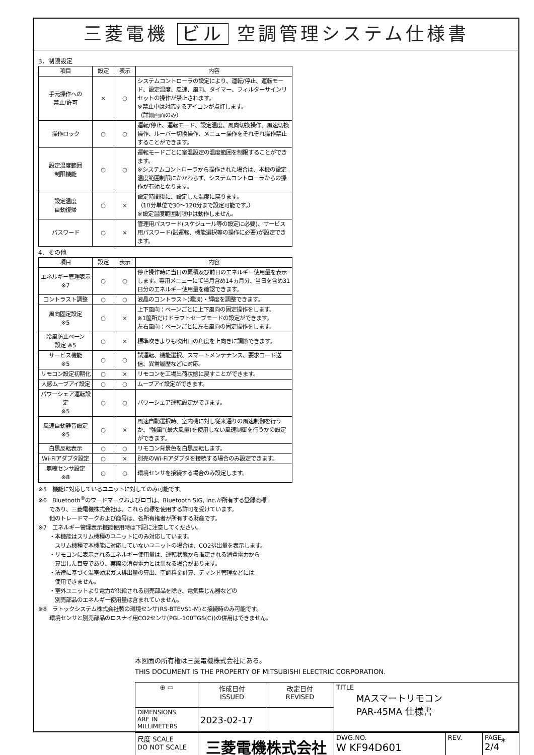三菱電機 ビル 空調管理システム仕様書
3．制限設定
| 項目 | 設定 | 表示 | 内容 |
| --- | --- | --- | --- |
| 手元操作への 禁止/許可 | × | ○ | システムコントローラの設定により、運転/停止、運転モード、設定温度、風速、風向、タイマー、フィルターサインリセットの操作が禁止されます。 ※禁止中は対応するアイコンが点灯します。 （詳細画面のみ） |
| 操作ロック | ○ | ○ | 運転/停止、運転モード、設定温度、風向切換操作、風速切換操作、ルーバー切換操作、メニュー操作をそれぞれ操作禁止することができます。 |
| 設定温度範囲 制限機能 | ○ | ○ | 運転モードごとに室温設定の温度範囲を制限することができます。 ※システムコントローラから操作された場合は、本機の設定温度範囲制限にかかわらず、システムコントローラからの操作が有効となります。 |
| 設定温度 自動復帰 | ○ | × | 設定時間後に、設定した温度に戻ります。 （10分単位で30～120分まで設定可能です。） ※設定温度範囲制限中は動作しません。 |
| パスワード | ○ | × | 管理用パスワード(スケジュール等の設定に必要)、サービス用パスワード(試運転、機能選択等の操作に必要)が設定できます。 |
4．その他
| 項目 | 設定 | 表示 | 内容 |
| --- | --- | --- | --- |
| エネルギー管理表示 ※7 | ○ | ○ | 停止操作時に当日の累積及び前日のエネルギー使用量を表示します。専用メニューにて当月含め14ヵ月分、当日を含め31日分のエネルギー使用量を確認できます。 |
| コントラスト調整 | ○ | ○ | 液晶のコントラスト(濃淡)・輝度を調整できます。 |
| 風向固定設定 ※5 | ○ | × | 上下風向：ベーンごとに上下風向の固定操作をします。 ※1箇所だけドラフトセーブモードの設定ができます。 左右風向：ベーンごとに左右風向の固定操作をします。 |
| 冷風防止ベーン 設定 ※5 | ○ | × | 標準吹きよりも吹出口の角度を上向きに調節できます。 |
| サービス機能 ※5 | ○ | ○ | 試運転、機能選択、スマートメンテナンス、要求コード送信、異常履歴などに対応。 |
| リモコン設定初期化 | ○ | × | リモコンを工場出荷状態に戻すことができます。 |
| 人感ムーブアイ設定 | ○ | ○ | ムーブアイ設定ができます。 |
| パワーシェア運転設定 ※5 | ○ | ○ | パワーシェア運転設定ができます。 |
| 風速自動静音設定 ※5 | ○ | × | 風速自動選択時、室内機に対し従来通りの風速制御を行うか、"強風"(最大風量)を使用しない風速制御を行うかの設定ができます。 |
| 白黒反転表示 | ○ | ○ | リモコン背景色を白黒反転します。 |
| Wi-Fiアダプタ設定 | ○ | × | 別売のWi-Fiアダプタを接続する場合のみ設定できます。 |
| 無線センサ設定 ※8 | ○ | ○ | 環境センサを接続する場合のみ設定します。 |
※5　機能に対応しているユニットに対してのみ可能です。
※6　Bluetooth<sup>®</sup>のワードマークおよびロゴは、Bluetooth SIG, Inc.が所有する登録商標
　　であり、三菱電機株式会社は、これら商標を使用する許可を受けています。
　　他のトレードマークおよび商号は、各所有権者が所有する財産です。
※7　エネルギー管理表示機能使用時は下記に注意してください。
　　・本機能はスリム機種のユニットにのみ対応しています。
　　　スリム機種で本機能に対応していないユニットの場合は、CO2排出量を表示します。
　　・リモコンに表示されるエネルギー使用量は、運転状態から推定される消費電力から
　　　算出した目安であり、実際の消費電力とは異なる場合があります。
　　・法律に基づく温室効果ガス排出量の算出、空調料金計算、デマンド管理などには
　　　使用できません。
　　・室外ユニットより電力が供給される別売部品を除き、電気集じん器などの
　　　別売部品のエネルギー使用量は含まれていません。
※8　ラトックシステム株式会社製の環境センサ(RS-BTEVS1-M)と接続時のみ可能です。
　　環境センサと別売部品のロスナイ用CO2センサ(PGL-100TGS(C))の併用はできません。
本図面の所有権は三菱電機株式会社にある。
THIS DOCUMENT IS THE PROPERTY OF MITSUBISHI ELECTRIC CORPORATION.
| ⊕ ▭ | 作成日付 ISSUED | 改定日付 REVISED | TITLE MAスマートリモコン PAR-45MA 仕様書 | | |
| DIMENSIONS ARE IN MILLIMETERS | 2023-02-17 | | | | |
| 尺度 SCALE DO NOT SCALE | 三菱電機株式会社 | | DWG.NO. W KF94D601 | REV. | PAGE 2/4 |
*